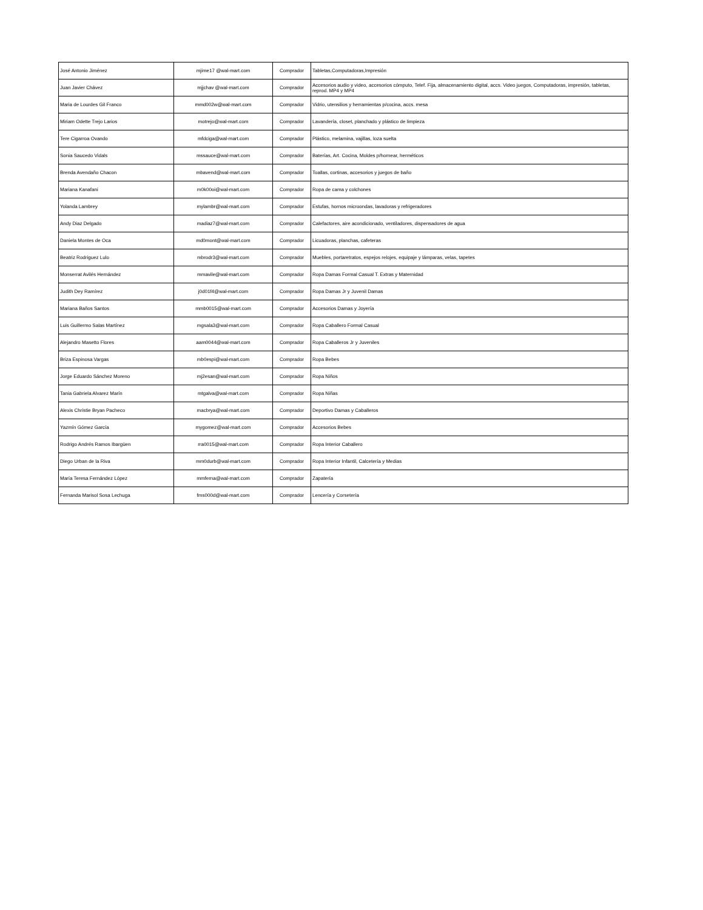| José Antonio Jiménez | mjime17 @wal-mart.com | Comprador | Tabletas,Computadoras,Impresión |
| Juan Javier Chávez | mjjchav @wal-mart.com | Comprador | Accesorios audio y video, accesorios cómputo, Telef. Fija, almacenamiento digital, accs. Video juegos, Computadoras, impresión, tabletas, reprod. MP4 y MP4 |
| Maria de Lourdes Gil Franco | mmd002w@wal-mart.com | Comprador | Vidrio, utensilios y herramientas p/cocina, accs. mesa |
| Miriam Odette Trejo Larios | motrejo@wal-mart.com | Comprador | Lavandería, closet, planchado y plástico de limpieza |
| Tere Cigarroa Ovando | mfdciga@wal-mart.com | Comprador | Plástico, melamina, vajillas, loza suelta |
| Sonia Saucedo Vidals | mssauce@wal-mart.com | Comprador | Baterías, Art. Cocina, Moldes p/hornear, herméticos |
| Brenda Avendaño Chacon | mbavend@wal-mart.com | Comprador | Toallas, cortinas, accesorios y juegos de baño |
| Mariana Kanafani | m0k00oi@wal-mart.com | Comprador | Ropa de cama y colchones |
| Yolanda Lambrey | mylambr@wal-mart.com | Comprador | Estufas, hornos microondas, lavadoras y refrigeradores |
| Andy Diaz Delgado | madiaz7@wal-mart.com | Comprador | Calefactores, aire acondicionado, ventiladores, dispensadores de agua |
| Daniela Montes de Oca | md0mont@wal-mart.com | Comprador | Licuadoras, planchas, cafeteras |
| Beatriz Rodriguez Lulo | mbrodr3@wal-mart.com | Comprador | Muebles, portaretratos, espejos relojes, equipaje y lámparas, velas, tapetes |
| Monserrat Avilés Hernández | mmavile@wal-mart.com | Comprador | Ropa Damas Formal Casual T. Extras y Maternidad |
| Judith Dey Ramírez | j0d01f4@wal-mart.com | Comprador | Ropa Damas Jr y Juvenil Damas |
| Mariana Baños Santos | mmb0015@wal-mart.com | Comprador | Accesorios Damas y Joyería |
| Luis Guillermo Salas Martínez | mgsala3@wal-mart.com | Comprador | Ropa Caballero Formal Casual |
| Alejandro Masetto Flores | aam0044@wal-mart.com | Comprador | Ropa Caballeros Jr y Juveniles |
| Briza Espinosa Vargas | mb0espi@wal-mart.com | Comprador | Ropa Bebes |
| Jorge Eduardo Sánchez Moreno | mj2esan@wal-mart.com | Comprador | Ropa Niños |
| Tania Gabriela Alvarez Marín | mtgalva@wal-mart.com | Comprador | Ropa Niñas |
| Alexis Christie Bryan Pacheco | macbrya@wal-mart.com | Comprador | Deportivo Damas y Caballeros |
| Yazmín Gómez García | mygomez@wal-mart.com | Comprador | Accesorios Bebes |
| Rodrigo Andrés Ramos Ibargüen | rra0015@wal-mart.com | Comprador | Ropa Interior Caballero |
| Diego Urban de la Riva | mm0durb@wal-mart.com | Comprador | Ropa Interior Infantil, Calcetería y Medias |
| María Teresa Fernández López | mmferna@wal-mart.com | Comprador | Zapatería |
| Fernanda Marisol Sosa Lechuga | fms000d@wal-mart.com | Comprador | Lencería y Corsetería |